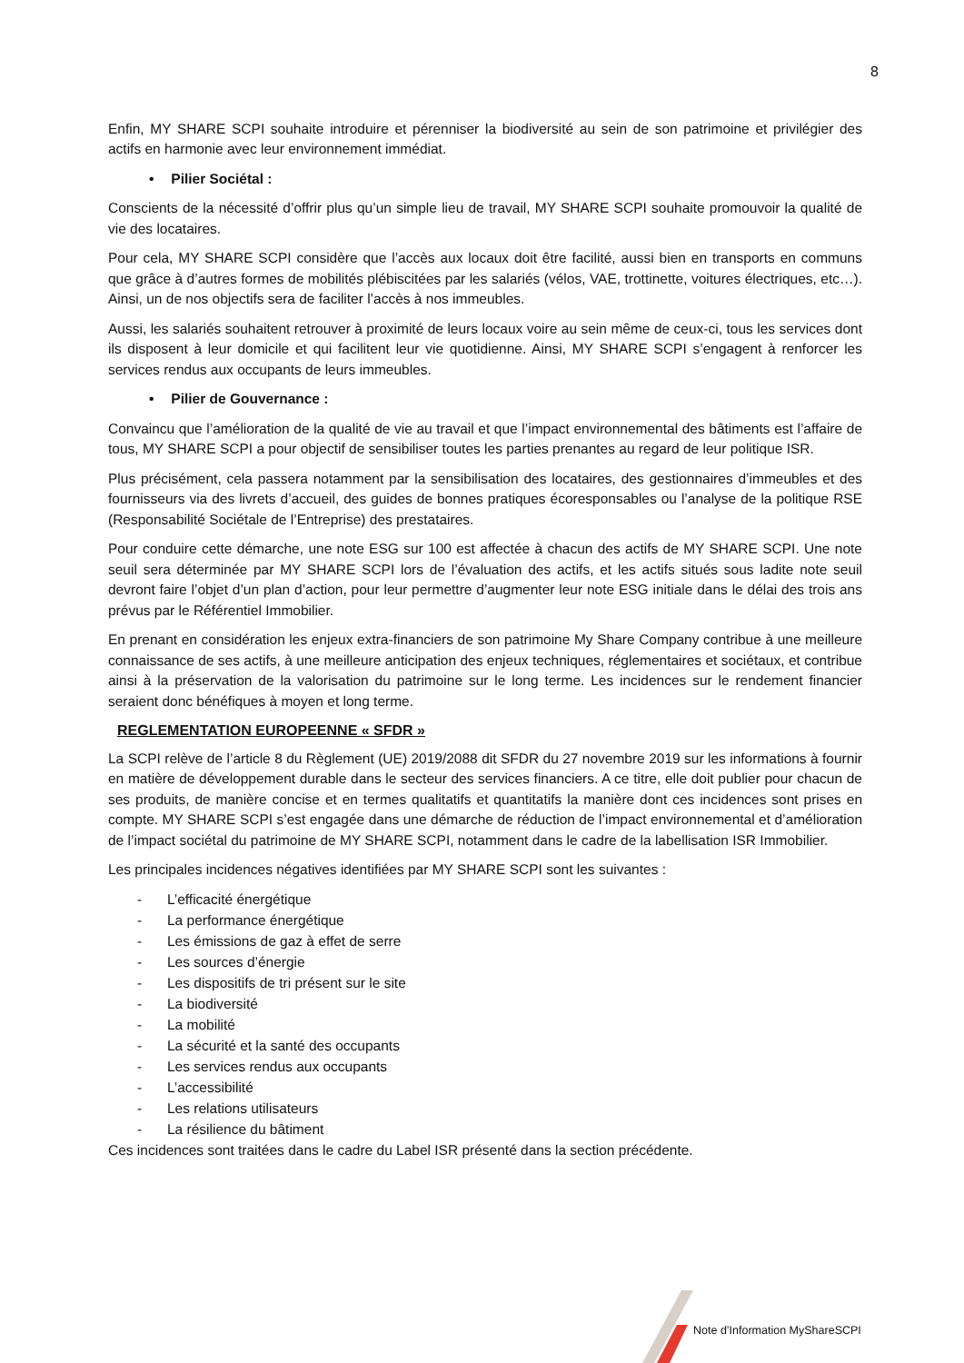8
Enfin, MY SHARE SCPI souhaite introduire et pérenniser la biodiversité au sein de son patrimoine et privilégier des actifs en harmonie avec leur environnement immédiat.
• Pilier Sociétal :
Conscients de la nécessité d’offrir plus qu’un simple lieu de travail, MY SHARE SCPI souhaite promouvoir la qualité de vie des locataires.
Pour cela, MY SHARE SCPI considère que l’accès aux locaux doit être facilité, aussi bien en transports en communs que grâce à d’autres formes de mobilités plébiscitées par les salariés (vélos, VAE, trottinette, voitures électriques, etc…). Ainsi, un de nos objectifs sera de faciliter l’accès à nos immeubles.
Aussi, les salariés souhaitent retrouver à proximité de leurs locaux voire au sein même de ceux-ci, tous les services dont ils disposent à leur domicile et qui facilitent leur vie quotidienne. Ainsi, MY SHARE SCPI s’engagent à renforcer les services rendus aux occupants de leurs immeubles.
• Pilier de Gouvernance :
Convaincu que l’amélioration de la qualité de vie au travail et que l’impact environnemental des bâtiments est l’affaire de tous, MY SHARE SCPI a pour objectif de sensibiliser toutes les parties prenantes au regard de leur politique ISR.
Plus précisément, cela passera notamment par la sensibilisation des locataires, des gestionnaires d’immeubles et des fournisseurs via des livrets d’accueil, des guides de bonnes pratiques écoresponsables ou l’analyse de la politique RSE (Responsabilité Sociétale de l’Entreprise) des prestataires.
Pour conduire cette démarche, une note ESG sur 100 est affectée à chacun des actifs de MY SHARE SCPI. Une note seuil sera déterminée par MY SHARE SCPI lors de l’évaluation des actifs, et les actifs situés sous ladite note seuil devront faire l’objet d’un plan d’action, pour leur permettre d’augmenter leur note ESG initiale dans le délai des trois ans prévus par le Référentiel Immobilier.
En prenant en considération les enjeux extra-financiers de son patrimoine My Share Company contribue à une meilleure connaissance de ses actifs, à une meilleure anticipation des enjeux techniques, réglementaires et sociétaux, et contribue ainsi à la préservation de la valorisation du patrimoine sur le long terme. Les incidences sur le rendement financier seraient donc bénéfiques à moyen et long terme.
REGLEMENTATION EUROPEENNE « SFDR »
La SCPI relève de l’article 8 du Règlement (UE) 2019/2088 dit SFDR du 27 novembre 2019 sur les informations à fournir en matière de développement durable dans le secteur des services financiers. A ce titre, elle doit publier pour chacun de ses produits, de manière concise et en termes qualitatifs et quantitatifs la manière dont ces incidences sont prises en compte. MY SHARE SCPI s’est engagée dans une démarche de réduction de l’impact environnemental et d’amélioration de l’impact sociétal du patrimoine de MY SHARE SCPI, notamment dans le cadre de la labellisation ISR Immobilier.
Les principales incidences négatives identifiées par MY SHARE SCPI sont les suivantes :
- L’efficacité énergétique
- La performance énergétique
- Les émissions de gaz à effet de serre
- Les sources d’énergie
- Les dispositifs de tri présent sur le site
- La biodiversité
- La mobilité
- La sécurité et la santé des occupants
- Les services rendus aux occupants
- L’accessibilité
- Les relations utilisateurs
- La résilience du bâtiment
Ces incidences sont traitées dans le cadre du Label ISR présenté dans la section précédente.
Note d’Information MyShareSCPI